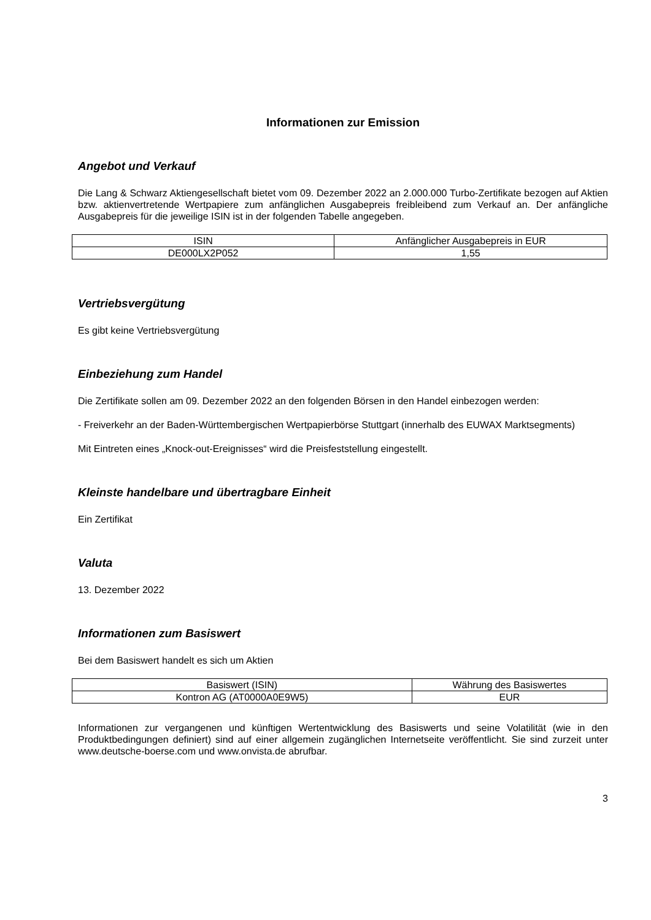Informationen zur Emission
Angebot und Verkauf
Die Lang & Schwarz Aktiengesellschaft bietet vom 09. Dezember 2022 an 2.000.000 Turbo-Zertifikate bezogen auf Aktien bzw. aktienvertretende Wertpapiere zum anfänglichen Ausgabepreis freibleibend zum Verkauf an. Der anfängliche Ausgabepreis für die jeweilige ISIN ist in der folgenden Tabelle angegeben.
| ISIN | Anfänglicher Ausgabepreis in EUR |
| --- | --- |
| DE000LX2P052 | 1,55 |
Vertriebsvergütung
Es gibt keine Vertriebsvergütung
Einbeziehung zum Handel
Die Zertifikate sollen am 09. Dezember 2022 an den folgenden Börsen in den Handel einbezogen werden:
- Freiverkehr an der Baden-Württembergischen Wertpapierbörse Stuttgart (innerhalb des EUWAX Marktsegments)
Mit Eintreten eines „Knock-out-Ereignisses“ wird die Preisfeststellung eingestellt.
Kleinste handelbare und übertragbare Einheit
Ein Zertifikat
Valuta
13. Dezember 2022
Informationen zum Basiswert
Bei dem Basiswert handelt es sich um Aktien
| Basiswert (ISIN) | Währung des Basiswertes |
| --- | --- |
| Kontron AG (AT0000A0E9W5) | EUR |
Informationen zur vergangenen und künftigen Wertentwicklung des Basiswerts und seine Volatilität (wie in den Produktbedingungen definiert) sind auf einer allgemein zugänglichen Internetseite veröffentlicht. Sie sind zurzeit unter www.deutsche-boerse.com und www.onvista.de abrufbar.
3